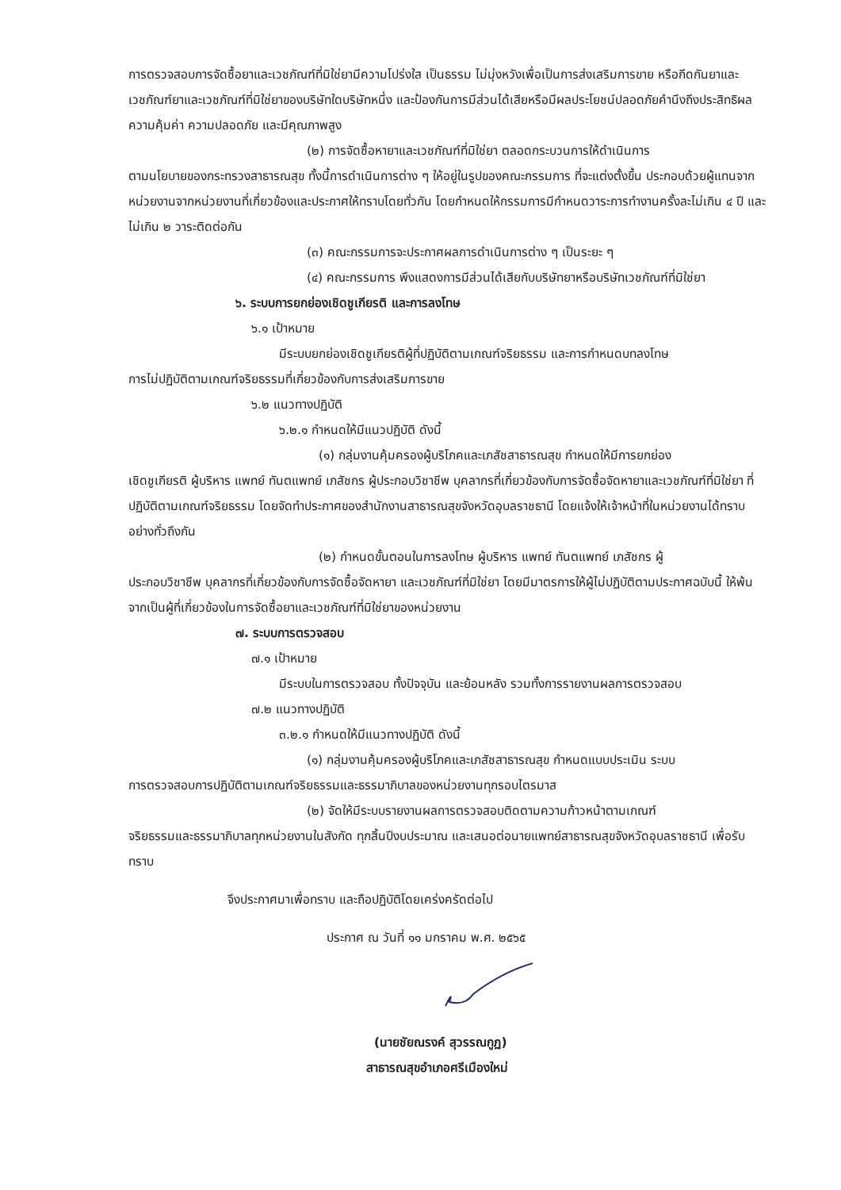การตรวจสอบการจัดซื้อยาและเวชภัณฑ์ที่มิใช่ยามีความโปร่งใส เป็นธรรม ไม่มุ่งหวังเพื่อเป็นการส่งเสริมการขาย หรือกีดกันยาและเวชภัณฑ์ยาและเวชภัณฑ์ที่มิใช่ยาของบริษัทใดบริษัทหนึ่ง และป้องกันการมีส่วนได้เสียหรือมีผลประโยชน์ปลอดภัยคำนึงถึงประสิทธิผล ความคุ้มค่า ความปลอดภัย และมีคุณภาพสูง
(๒) การจัดซื้อหายาและเวชภัณฑ์ที่มิใช่ยา ตลอดกระบวนการให้ดำเนินการ
ตามนโยบายของกระทรวงสาธารณสุข ทั้งนี้การดำเนินการต่าง ๆ ให้อยู่ในรูปของคณะกรรมการ ที่จะแต่งตั้งขึ้น ประกอบด้วยผู้แทนจากหน่วยงานจากหน่วยงานที่เกี่ยวข้องและประกาศให้ทราบโดยทั่วกัน โดยกำหนดให้กรรมการมีกำหนดวาระการทำงานครั้งละไม่เกิน ๔ ปี และไม่เกิน ๒ วาระติดต่อกัน
(๓) คณะกรรมการจะประกาศผลการดำเนินการต่าง ๆ เป็นระยะ ๆ
(๔) คณะกรรมการ พึงแสดงการมีส่วนได้เสียกับบริษัทยาหรือบริษัทเวชภัณฑ์ที่มิใช่ยา
๖. ระบบการยกย่องเชิดชูเกียรติ และการลงโทษ
๖.๑ เป้าหมาย
มีระบบยกย่องเชิดชูเกียรติผู้ที่ปฏิบัติตามเกณฑ์จริยธรรม และการกำหนดบทลงโทษ
การไม่ปฏิบัติตามเกณฑ์จริยธรรมที่เกี่ยวข้องกับการส่งเสริมการขาย
๖.๒ แนวทางปฏิบัติ
๖.๒.๑ กำหนดให้มีแนวปฏิบัติ ดังนี้
(๑) กลุ่มงานคุ้มครองผู้บริโภคและเภสัชสาธารณสุข กำหนดให้มีการยกย่อง
เชิดชูเกียรติ ผู้บริหาร แพทย์ ทันตแพทย์ เภสัชกร ผู้ประกอบวิชาชีพ บุคลากรที่เกี่ยวข้องกับการจัดซื้อจัดหายาและเวชภัณฑ์ที่มิใช่ยา ที่ปฏิบัติตามเกณฑ์จริยธรรม โดยจัดทำประกาศของสำนักงานสาธารณสุขจังหวัดอุบลราชธานี โดยแจ้งให้เจ้าหน้าที่ในหน่วยงานได้ทราบอย่างทั่วถึงกัน
(๒) กำหนดขั้นตอนในการลงโทษ ผู้บริหาร แพทย์ ทันตแพทย์ เภสัชกร ผู้
ประกอบวิชาชีพ บุคลากรที่เกี่ยวข้องกับการจัดซื้อจัดหายา และเวชภัณฑ์ที่มิใช่ยา โดยมีมาตรการให้ผู้ไม่ปฏิบัติตามประกาศฉบับนี้ ให้พ้นจากเป็นผู้ที่เกี่ยวข้องในการจัดซื้อยาและเวชภัณฑ์ที่มิใช่ยาของหน่วยงาน
๗. ระบบการตรวจสอบ
๗.๑ เป้าหมาย
มีระบบในการตรวจสอบ ทั้งปัจจุบัน และย้อนหลัง รวมทั้งการรายงานผลการตรวจสอบ
๗.๒ แนวทางปฏิบัติ
๓.๒.๑ กำหนดให้มีแนวทางปฏิบัติ ดังนี้
(๑) กลุ่มงานคุ้มครองผู้บริโภคและเภสัชสาธารณสุข กำหนดแบบประเมิน ระบบ
การตรวจสอบการปฏิบัติตามเกณฑ์จริยธรรมและธรรมาภิบาลของหน่วยงานทุกรอบไตรมาส
(๒) จัดให้มีระบบรายงานผลการตรวจสอบติดตามความก้าวหน้าตามเกณฑ์
จริยธรรมและธรรมาภิบาลทุกหน่วยงานในสังกัด ทุกสิ้นปีงบประมาณ และเสนอต่อนายแพทย์สาธารณสุขจังหวัดอุบลราชธานี เพื่อรับทราบ
จึงประกาศมาเพื่อทราบ และถือปฏิบัติโดยเคร่งครัดต่อไป
ประกาศ ณ วันที่ ๑๑ มกราคม พ.ศ. ๒๕๖๕
(นายชัยณรงค์ สุวรรณกูฏ)
สาธารณสุขอำเภอศรีเมืองใหม่